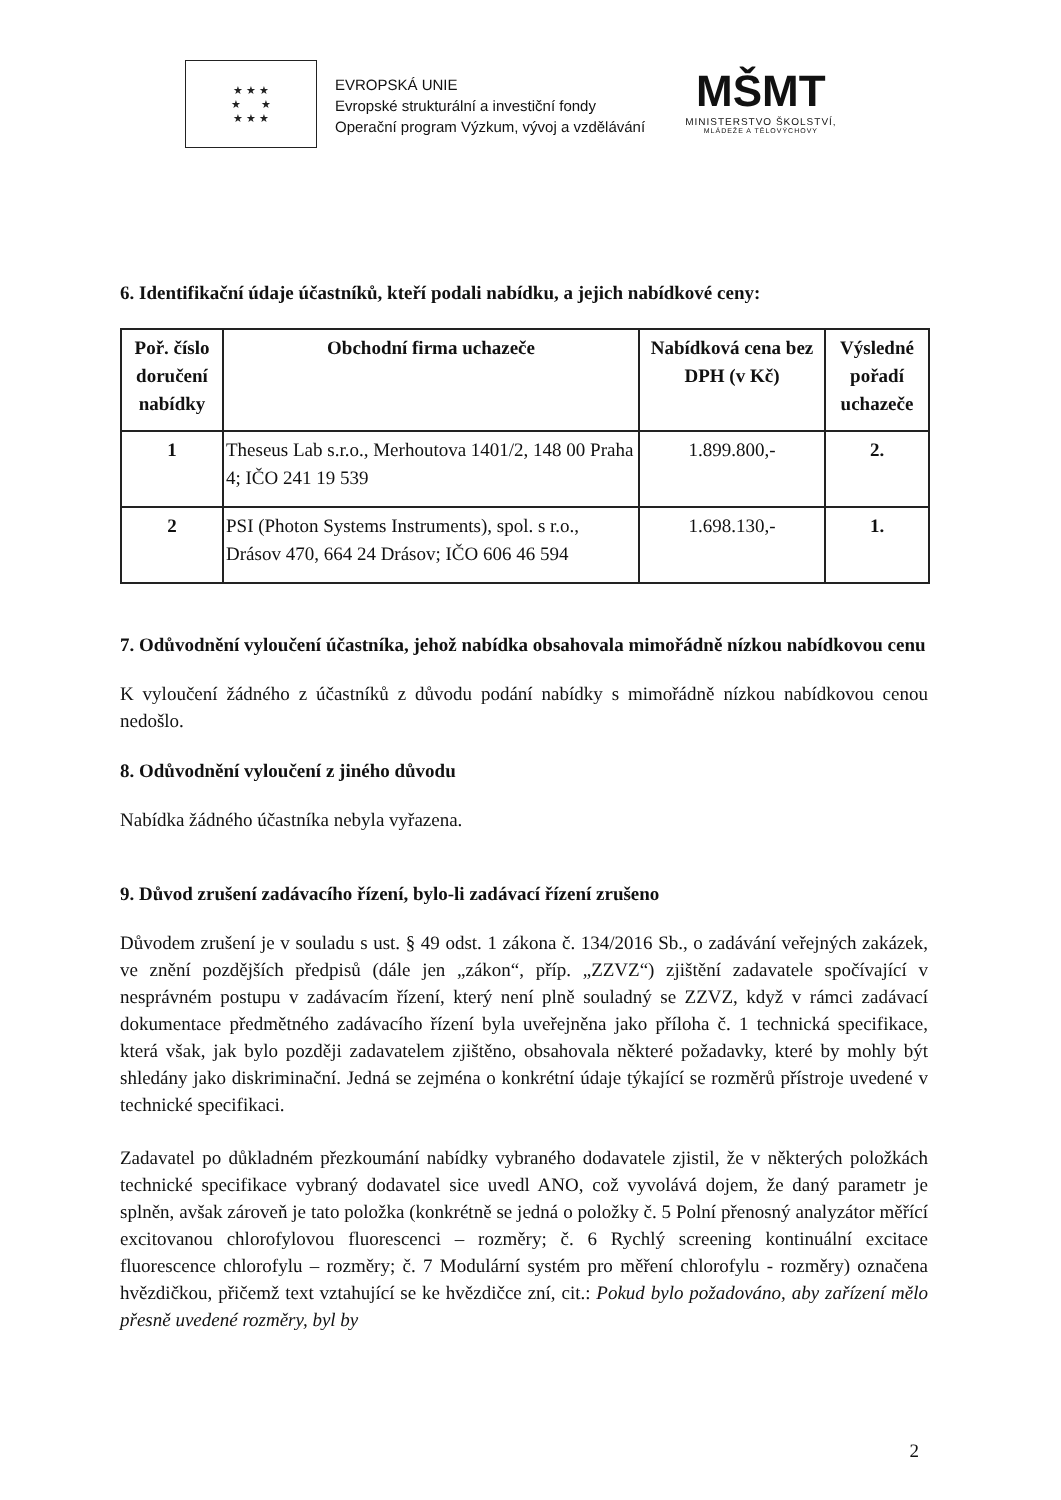★ ★ ★
★ ★
★ ★ ★
EVROPSKÁ UNIE
Evropské strukturální a investiční fondy
Operační program Výzkum, vývoj a vzdělávání
MŠMT
MINISTERSTVO ŠKOLSTVÍ,
MLÁDEŽE A TĚLOVÝCHOVY
6. Identifikační údaje účastníků, kteří podali nabídku, a jejich nabídkové ceny:
| Poř. číslo doručení nabídky | Obchodní firma uchazeče | Nabídková cena bez DPH (v Kč) | Výsledné pořadí uchazeče |
| --- | --- | --- | --- |
| 1 | Theseus Lab s.r.o., Merhoutova 1401/2, 148 00 Praha 4; IČO 241 19 539 | 1.899.800,- | 2. |
| 2 | PSI (Photon Systems Instruments), spol. s r.o., Drásov 470, 664 24 Drásov; IČO 606 46 594 | 1.698.130,- | 1. |
7. Odůvodnění vyloučení účastníka, jehož nabídka obsahovala mimořádně nízkou nabídkovou cenu
K vyloučení žádného z účastníků z důvodu podání nabídky s mimořádně nízkou nabídkovou cenou nedošlo.
8. Odůvodnění vyloučení z jiného důvodu
Nabídka žádného účastníka nebyla vyřazena.
9. Důvod zrušení zadávacího řízení, bylo-li zadávací řízení zrušeno
Důvodem zrušení je v souladu s ust. § 49 odst. 1 zákona č. 134/2016 Sb., o zadávání veřejných zakázek, ve znění pozdějších předpisů (dále jen „zákon“, příp. „ZZVZ“) zjištění zadavatele spočívající v nesprávném postupu v zadávacím řízení, který není plně souladný se ZZVZ, když v rámci zadávací dokumentace předmětného zadávacího řízení byla uveřejněna jako příloha č. 1 technická specifikace, která však, jak bylo později zadavatelem zjištěno, obsahovala některé požadavky, které by mohly být shledány jako diskriminační. Jedná se zejména o konkrétní údaje týkající se rozměrů přístroje uvedené v technické specifikaci.
Zadavatel po důkladném přezkoumání nabídky vybraného dodavatele zjistil, že v některých položkách technické specifikace vybraný dodavatel sice uvedl ANO, což vyvolává dojem, že daný parametr je splněn, avšak zároveň je tato položka (konkrétně se jedná o položky č. 5 Polní přenosný analyzátor měřící excitovanou chlorofylovou fluorescenci – rozměry; č. 6 Rychlý screening kontinuální excitace fluorescence chlorofylu – rozměry; č. 7 Modulární systém pro měření chlorofylu - rozměry) označena hvězdičkou, přičemž text vztahující se ke hvězdičce zní, cit.: Pokud bylo požadováno, aby zařízení mělo přesně uvedené rozměry, byl by
2